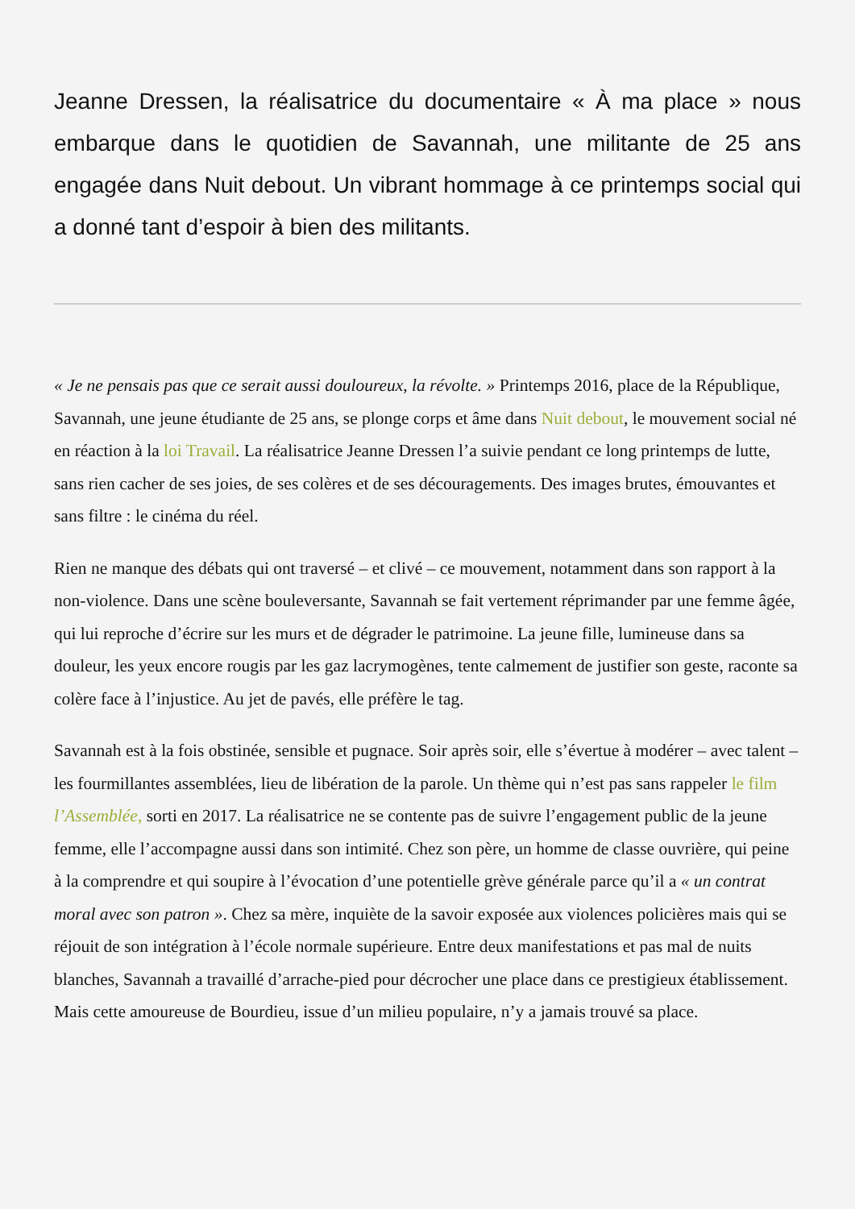Jeanne Dressen, la réalisatrice du documentaire « À ma place » nous embarque dans le quotidien de Savannah, une militante de 25 ans engagée dans Nuit debout. Un vibrant hommage à ce printemps social qui a donné tant d’espoir à bien des militants.
« Je ne pensais pas que ce serait aussi douloureux, la révolte. » Printemps 2016, place de la République, Savannah, une jeune étudiante de 25 ans, se plonge corps et âme dans Nuit debout, le mouvement social né en réaction à la loi Travail. La réalisatrice Jeanne Dressen l’a suivie pendant ce long printemps de lutte, sans rien cacher de ses joies, de ses colères et de ses découragements. Des images brutes, émouvantes et sans filtre : le cinéma du réel.
Rien ne manque des débats qui ont traversé – et clivé – ce mouvement, notamment dans son rapport à la non-violence. Dans une scène bouleversante, Savannah se fait vertement réprimander par une femme âgée, qui lui reproche d’écrire sur les murs et de dégrader le patrimoine. La jeune fille, lumineuse dans sa douleur, les yeux encore rougis par les gaz lacrymogènes, tente calmement de justifier son geste, raconte sa colère face à l’injustice. Au jet de pavés, elle préfère le tag.
Savannah est à la fois obstinée, sensible et pugnace. Soir après soir, elle s’évertue à modérer – avec talent – les fourmillantes assemblées, lieu de libération de la parole. Un thème qui n’est pas sans rappeler le film l’Assemblée, sorti en 2017. La réalisatrice ne se contente pas de suivre l’engagement public de la jeune femme, elle l’accompagne aussi dans son intimité. Chez son père, un homme de classe ouvrière, qui peine à la comprendre et qui soupire à l’évocation d’une potentielle grève générale parce qu’il a « un contrat moral avec son patron ». Chez sa mère, inquiète de la savoir exposée aux violences policières mais qui se réjouit de son intégration à l’école normale supérieure. Entre deux manifestations et pas mal de nuits blanches, Savannah a travaillé d’arrache-pied pour décrocher une place dans ce prestigieux établissement. Mais cette amoureuse de Bourdieu, issue d’un milieu populaire, n’y a jamais trouvé sa place.